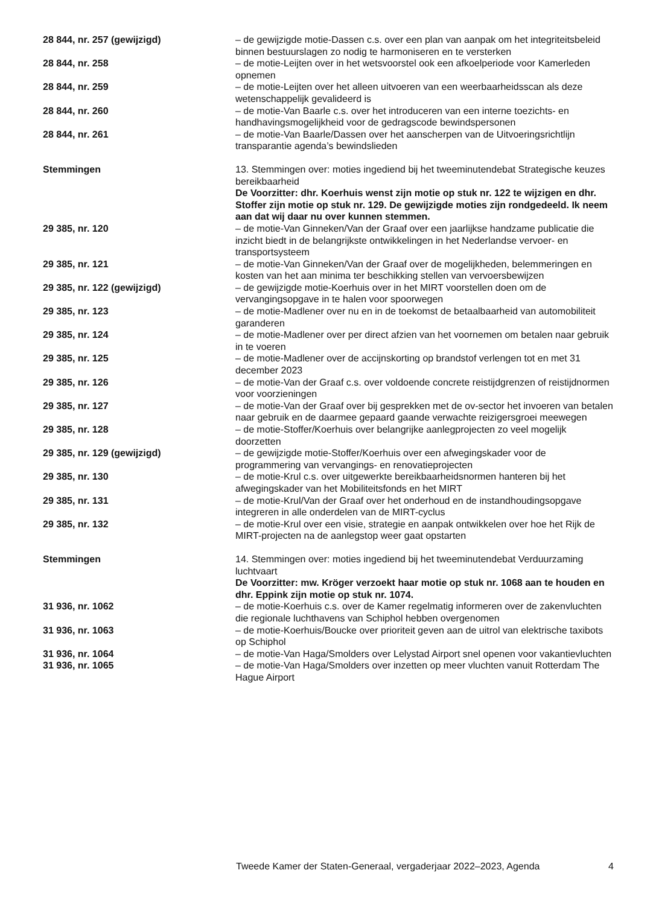| 28 844, nr. 257 (gewijzigd) | – de gewijzigde motie-Dassen c.s. over een plan van aanpak om het integriteitsbeleid binnen bestuurslagen zo nodig te harmoniseren en te versterken |
| 28 844, nr. 258 | – de motie-Leijten over in het wetsvoorstel ook een afkoelperiode voor Kamerleden opnemen |
| 28 844, nr. 259 | – de motie-Leijten over het alleen uitvoeren van een weerbaarheidsscan als deze wetenschappelijk gevalideerd is |
| 28 844, nr. 260 | – de motie-Van Baarle c.s. over het introduceren van een interne toezichts- en handhavingsmogelijkheid voor de gedragscode bewindspersonen |
| 28 844, nr. 261 | – de motie-Van Baarle/Dassen over het aanscherpen van de Uitvoeringsrichtlijn transparantie agenda’s bewindslieden |
| Stemmingen | 13. Stemmingen over: moties ingediend bij het tweeminutendebat Strategische keuzes bereikbaarheid De Voorzitter: dhr. Koerhuis wenst zijn motie op stuk nr. 122 te wijzigen en dhr. Stoffer zijn motie op stuk nr. 129. De gewijzigde moties zijn rondgedeeld. Ik neem aan dat wij daar nu over kunnen stemmen. |
| 29 385, nr. 120 | – de motie-Van Ginneken/Van der Graaf over een jaarlijkse handzame publicatie die inzicht biedt in de belangrijkste ontwikkelingen in het Nederlandse vervoer- en transportsysteem |
| 29 385, nr. 121 | – de motie-Van Ginneken/Van der Graaf over de mogelijkheden, belemmeringen en kosten van het aan minima ter beschikking stellen van vervoersbewijzen |
| 29 385, nr. 122 (gewijzigd) | – de gewijzigde motie-Koerhuis over in het MIRT voorstellen doen om de vervangingsopgave in te halen voor spoorwegen |
| 29 385, nr. 123 | – de motie-Madlener over nu en in de toekomst de betaalbaarheid van automobiliteit garanderen |
| 29 385, nr. 124 | – de motie-Madlener over per direct afzien van het voornemen om betalen naar gebruik in te voeren |
| 29 385, nr. 125 | – de motie-Madlener over de accijnskorting op brandstof verlengen tot en met 31 december 2023 |
| 29 385, nr. 126 | – de motie-Van der Graaf c.s. over voldoende concrete reistijdgrenzen of reistijdnormen voor voorzieningen |
| 29 385, nr. 127 | – de motie-Van der Graaf over bij gesprekken met de ov-sector het invoeren van betalen naar gebruik en de daarmee gepaard gaande verwachte reizigersgroei meewegen |
| 29 385, nr. 128 | – de motie-Stoffer/Koerhuis over belangrijke aanlegprojecten zo veel mogelijk doorzetten |
| 29 385, nr. 129 (gewijzigd) | – de gewijzigde motie-Stoffer/Koerhuis over een afwegingskader voor de programmering van vervangings- en renovatieprojecten |
| 29 385, nr. 130 | – de motie-Krul c.s. over uitgewerkte bereikbaarheidsnormen hanteren bij het afwegingskader van het Mobiliteitsfonds en het MIRT |
| 29 385, nr. 131 | – de motie-Krul/Van der Graaf over het onderhoud en de instandhoudingsopgave integreren in alle onderdelen van de MIRT-cyclus |
| 29 385, nr. 132 | – de motie-Krul over een visie, strategie en aanpak ontwikkelen over hoe het Rijk de MIRT-projecten na de aanlegstop weer gaat opstarten |
| Stemmingen | 14. Stemmingen over: moties ingediend bij het tweeminutendebat Verduurzaming luchtvaart De Voorzitter: mw. Kröger verzoekt haar motie op stuk nr. 1068 aan te houden en dhr. Eppink zijn motie op stuk nr. 1074. |
| 31 936, nr. 1062 | – de motie-Koerhuis c.s. over de Kamer regelmatig informeren over de zakenvluchten die regionale luchthavens van Schiphol hebben overgenomen |
| 31 936, nr. 1063 | – de motie-Koerhuis/Boucke over prioriteit geven aan de uitrol van elektrische taxibots op Schiphol |
| 31 936, nr. 1064 | – de motie-Van Haga/Smolders over Lelystad Airport snel openen voor vakantievluchten |
| 31 936, nr. 1065 | – de motie-Van Haga/Smolders over inzetten op meer vluchten vanuit Rotterdam The Hague Airport |
Tweede Kamer der Staten-Generaal, vergaderjaar 2022–2023, Agenda 4